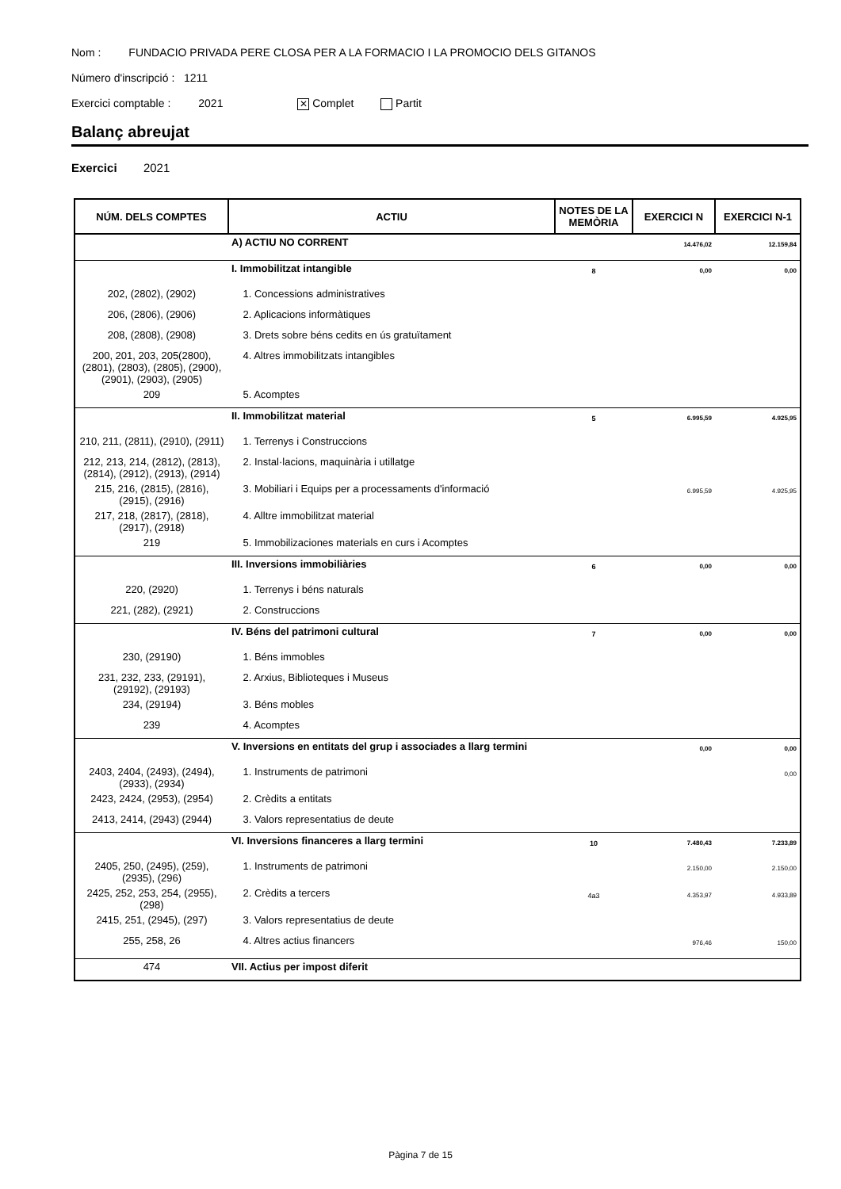Nom : FUNDACIO PRIVADA PERE CLOSA PER A LA FORMACIO I LA PROMOCIO DELS GITANOS
Número d'inscripció : 1211
Exercici comptable : 2021 ✕ Complet Partit
Balanç abreujat
Exercici 2021
| NÚM. DELS COMPTES | ACTIU | NOTES DE LA MEMÒRIA | EXERCICI N | EXERCICI N-1 |
| --- | --- | --- | --- | --- |
| | A) ACTIU NO CORRENT | | 14.476,02 | 12.159,84 |
| | I. Immobilitzat intangible | 8 | 0,00 | 0,00 |
| 202, (2802), (2902) | 1. Concessions administratives | | | |
| 206, (2806), (2906) | 2. Aplicacions informàtiques | | | |
| 208, (2808), (2908) | 3. Drets sobre béns cedits en ús gratuïtament | | | |
| 200, 201, 203, 205(2800), (2801), (2803), (2805), (2900), (2901), (2903), (2905) | 4. Altres immobilitzats intangibles | | | |
| 209 | 5. Acomptes | | | |
| | II. Immobilitzat material | 5 | 6.995,59 | 4.925,95 |
| 210, 211, (2811), (2910), (2911) | 1. Terrenys i Construccions | | | |
| 212, 213, 214, (2812), (2813), (2814), (2912), (2913), (2914) | 2. Instal·lacions, maquinària i utillatge | | | |
| 215, 216, (2815), (2816), (2915), (2916) | 3. Mobiliari i Equips per a processaments d'informació | | 6.995,59 | 4.925,95 |
| 217, 218, (2817), (2818), (2917), (2918) | 4. Alltre immobilitzat material | | | |
| 219 | 5. Immobilizaciones materials en curs i Acomptes | | | |
| | III. Inversions immobiliàries | 6 | 0,00 | 0,00 |
| 220, (2920) | 1. Terrenys i béns naturals | | | |
| 221, (282), (2921) | 2. Construccions | | | |
| | IV. Béns del patrimoni cultural | 7 | 0,00 | 0,00 |
| 230, (29190) | 1. Béns immobles | | | |
| 231, 232, 233, (29191), (29192), (29193) | 2. Arxius, Biblioteques i Museus | | | |
| 234, (29194) | 3. Béns mobles | | | |
| 239 | 4. Acomptes | | | |
| | V. Inversions en entitats del grup i associades a llarg termini | | 0,00 | 0,00 |
| 2403, 2404, (2493), (2494), (2933), (2934) | 1. Instruments de patrimoni | | | 0,00 |
| 2423, 2424, (2953), (2954) | 2. Crèdits a entitats | | | |
| 2413, 2414, (2943) (2944) | 3. Valors representatius de deute | | | |
| | VI. Inversions financeres a llarg termini | 10 | 7.480,43 | 7.233,89 |
| 2405, 250, (2495), (259), (2935), (296) | 1. Instruments de patrimoni | | 2.150,00 | 2.150,00 |
| 2425, 252, 253, 254, (2955), (298) | 2. Crèdits a tercers | 4a3 | 4.353,97 | 4.933,89 |
| 2415, 251, (2945), (297) | 3. Valors representatius de deute | | | |
| 255, 258, 26 | 4. Altres actius financers | | 976,46 | 150,00 |
| 474 | VII. Actius per impost diferit | | | |
Pàgina 7 de 15